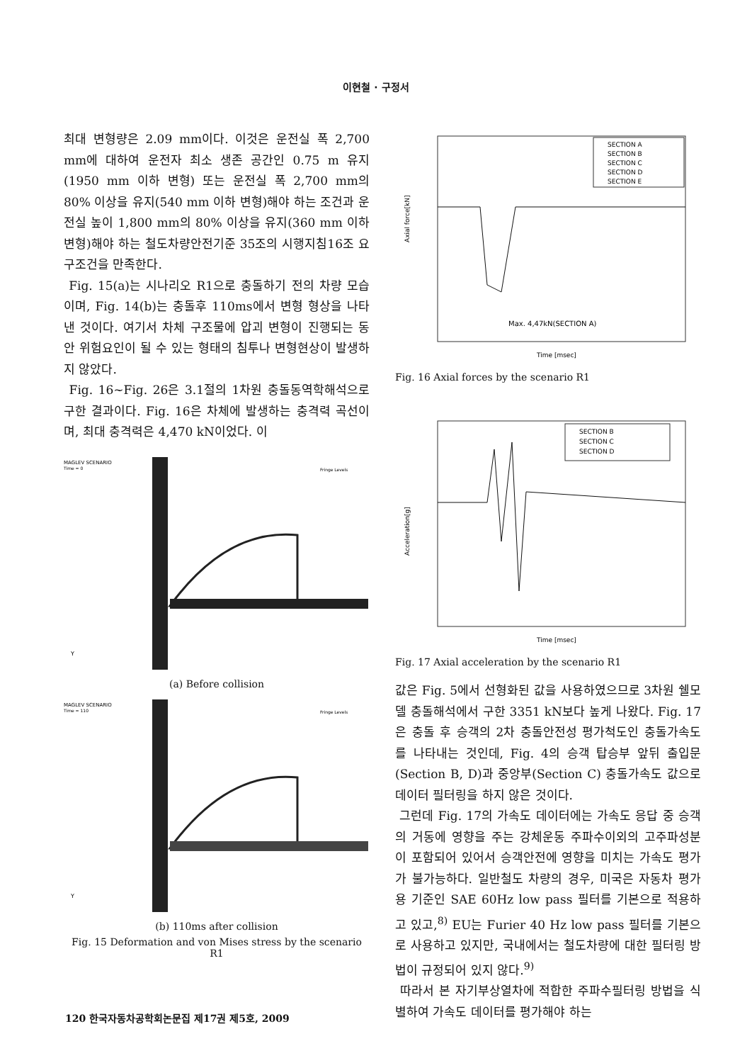이현철 · 구정서
최대 변형량은 2.09 mm이다. 이것은 운전실 폭 2,700 mm에 대하여 운전자 최소 생존 공간인 0.75 m 유지(1950 mm 이하 변형) 또는 운전실 폭 2,700 mm의 80% 이상을 유지(540 mm 이하 변형)해야 하는 조건과 운전실 높이 1,800 mm의 80% 이상을 유지(360 mm 이하 변형)해야 하는 철도차량안전기준 35조의 시행지침16조 요구조건을 만족한다.
Fig. 15(a)는 시나리오 R1으로 충돌하기 전의 차량 모습이며, Fig. 14(b)는 충돌후 110ms에서 변형 형상을 나타낸 것이다. 여기서 차체 구조물에 압괴 변형이 진행되는 동안 위험요인이 될 수 있는 형태의 침투나 변형현상이 발생하지 않았다.
Fig. 16~Fig. 26은 3.1절의 1차원 충돌동역학해석으로 구한 결과이다. Fig. 16은 차체에 발생하는 충격력 곡선이며, 최대 충격력은 4,470 kN이었다. 이
MAGLEV SCENARIO
Time = 0
Fringe Levels
Y
(a) Before collision
MAGLEV SCENARIO
Time = 110
Fringe Levels
Y
(b) 110ms after collision
Fig. 15 Deformation and von Mises stress by the scenario R1
SECTION A
SECTION B
SECTION C
SECTION D
SECTION E
Max. 4,47kN(SECTION A)
Axial force[kN]
Time [msec]
Fig. 16 Axial forces by the scenario R1
SECTION B
SECTION C
SECTION D
Acceleration[g]
Time [msec]
Fig. 17 Axial acceleration by the scenario R1
값은 Fig. 5에서 선형화된 값을 사용하였으므로 3차원 쉘모델 충돌해석에서 구한 3351 kN보다 높게 나왔다. Fig. 17은 충돌 후 승객의 2차 충돌안전성 평가척도인 충돌가속도를 나타내는 것인데, Fig. 4의 승객 탑승부 앞뒤 출입문(Section B, D)과 중앙부(Section C) 충돌가속도 값으로 데이터 필터링을 하지 않은 것이다.
그런데 Fig. 17의 가속도 데이터에는 가속도 응답 중 승객의 거동에 영향을 주는 강체운동 주파수이외의 고주파성분이 포함되어 있어서 승객안전에 영향을 미치는 가속도 평가가 불가능하다. 일반철도 차량의 경우, 미국은 자동차 평가용 기준인 SAE 60Hz low pass 필터를 기본으로 적용하고 있고,<sup>8)</sup> EU는 Furier 40 Hz low pass 필터를 기본으로 사용하고 있지만, 국내에서는 철도차량에 대한 필터링 방법이 규정되어 있지 않다.<sup>9)</sup>
따라서 본 자기부상열차에 적합한 주파수필터링 방법을 식별하여 가속도 데이터를 평가해야 하는
120 한국자동차공학회논문집 제17권 제5호, 2009